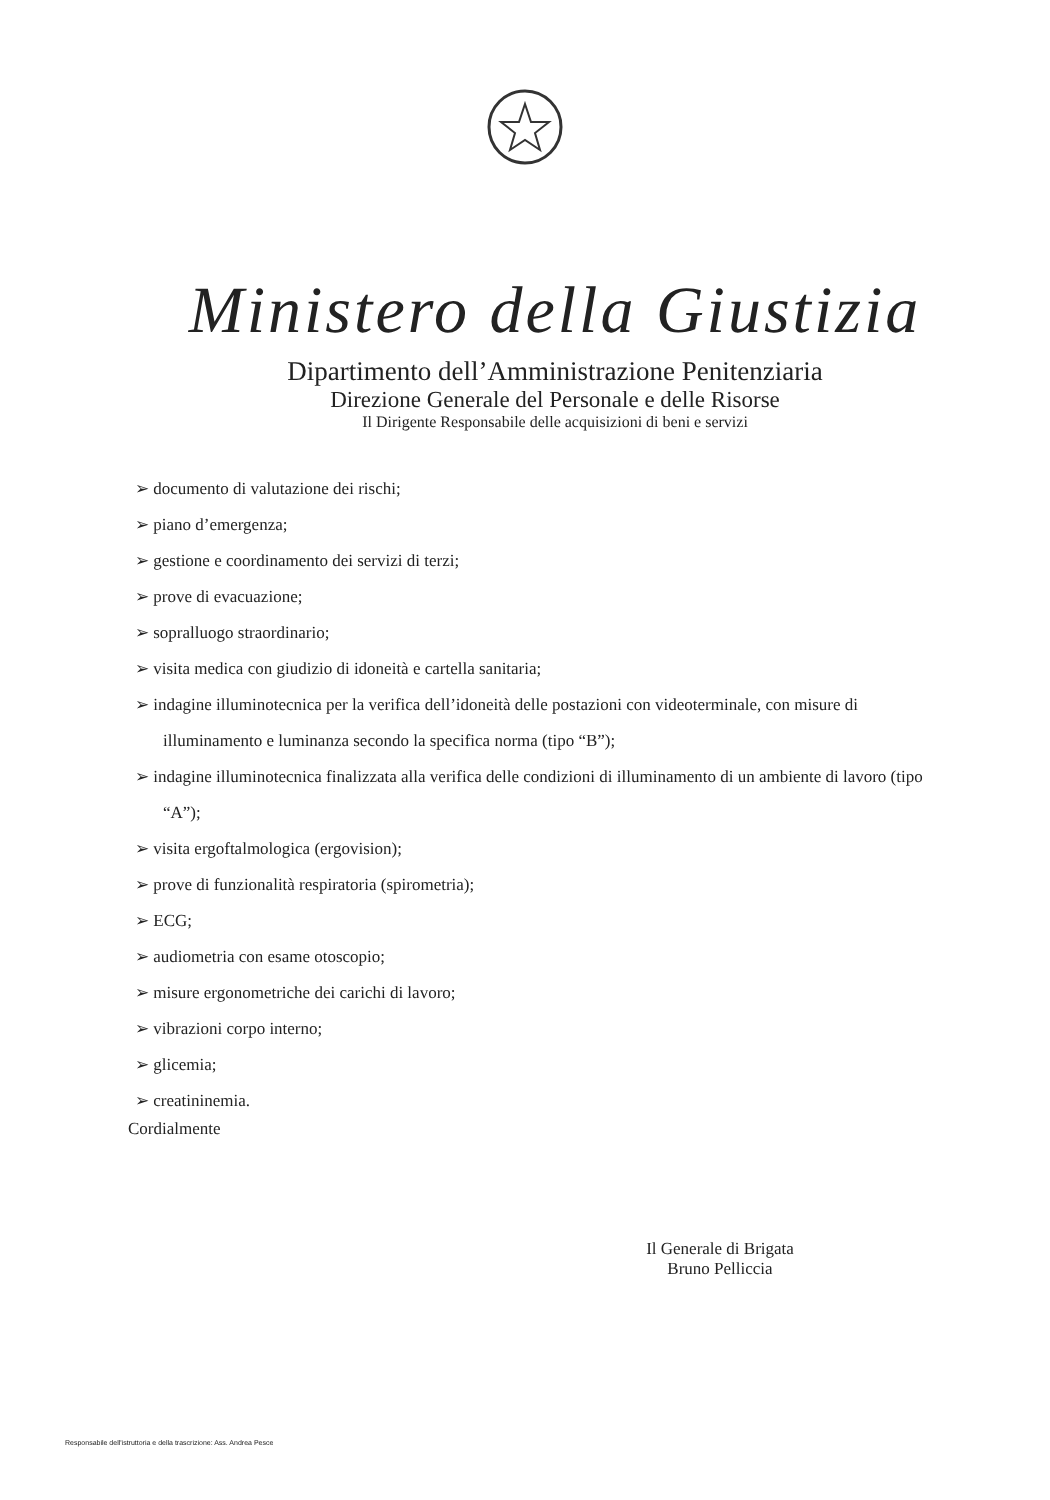Ministero della Giustizia
Dipartimento dell’Amministrazione Penitenziaria
Direzione Generale del Personale e delle Risorse
Il Dirigente Responsabile delle acquisizioni di beni e servizi
➢ documento di valutazione dei rischi;
➢ piano d’emergenza;
➢ gestione e coordinamento dei servizi di terzi;
➢ prove di evacuazione;
➢ sopralluogo straordinario;
➢ visita medica con giudizio di idoneità e cartella sanitaria;
➢ indagine illuminotecnica per la verifica dell’idoneità delle postazioni con videoterminale, con misure di illuminamento e luminanza secondo la specifica norma (tipo “B”);
➢ indagine illuminotecnica finalizzata alla verifica delle condizioni di illuminamento di un ambiente di lavoro (tipo “A”);
➢ visita ergoftalmologica (ergovision);
➢ prove di funzionalità respiratoria (spirometria);
➢ ECG;
➢ audiometria con esame otoscopio;
➢ misure ergonometriche dei carichi di lavoro;
➢ vibrazioni corpo interno;
➢ glicemia;
➢ creatininemia.
Cordialmente
Il Generale di Brigata
Bruno Pelliccia
Responsabile dell'istruttoria e della trascrizione: Ass. Andrea Pesce